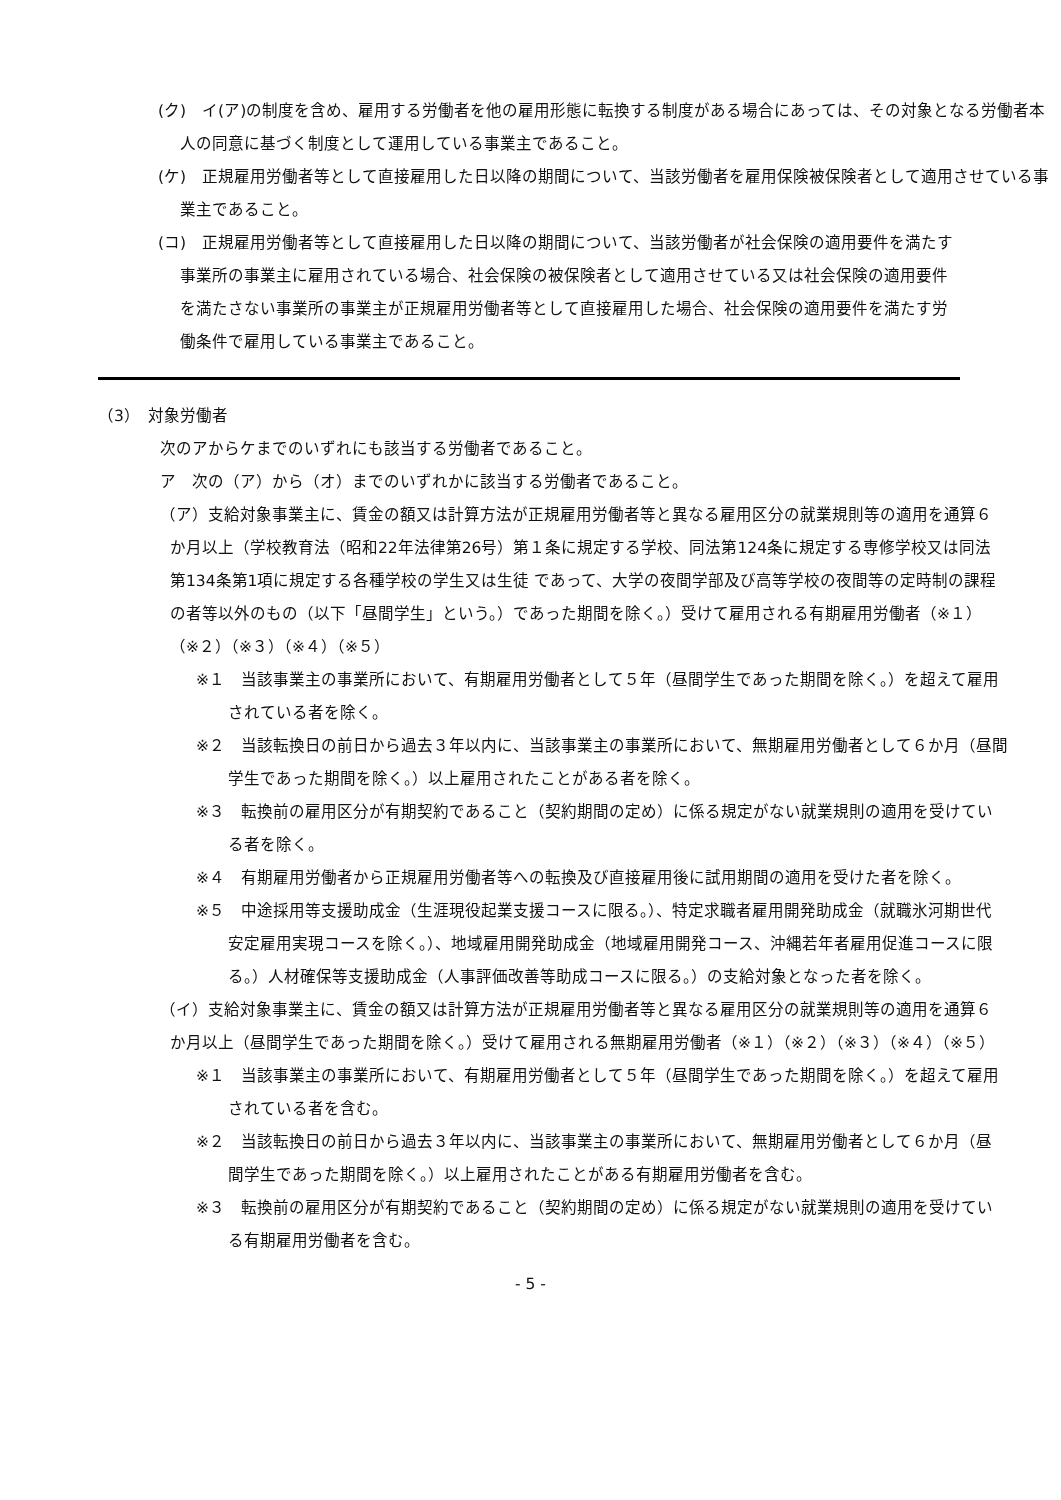(ク)　イ(ア)の制度を含め、雇用する労働者を他の雇用形態に転換する制度がある場合にあっては、その対象となる労働者本人の同意に基づく制度として運用している事業主であること。
(ケ)　正規雇用労働者等として直接雇用した日以降の期間について、当該労働者を雇用保険被保険者として適用させている事業主であること。
(コ)　正規雇用労働者等として直接雇用した日以降の期間について、当該労働者が社会保険の適用要件を満たす事業所の事業主に雇用されている場合、社会保険の被保険者として適用させている又は社会保険の適用要件を満たさない事業所の事業主が正規雇用労働者等として直接雇用した場合、社会保険の適用要件を満たす労働条件で雇用している事業主であること。
（3）　対象労働者
次のアからケまでのいずれにも該当する労働者であること。
ア　次の（ア）から（オ）までのいずれかに該当する労働者であること。
（ア）支給対象事業主に、賃金の額又は計算方法が正規雇用労働者等と異なる雇用区分の就業規則等の適用を通算６か月以上（学校教育法（昭和22年法律第26号）第１条に規定する学校、同法第124条に規定する専修学校又は同法第134条第1項に規定する各種学校の学生又は生徒 であって、大学の夜間学部及び高等学校の夜間等の定時制の課程の者等以外のもの（以下「昼間学生」という。）であった期間を除く。）受けて雇用される有期雇用労働者（※１）（※２）（※３）（※４）（※５）
※１　当該事業主の事業所において、有期雇用労働者として５年（昼間学生であった期間を除く。）を超えて雇用されている者を除く。
※２　当該転換日の前日から過去３年以内に、当該事業主の事業所において、無期雇用労働者として６か月（昼間学生であった期間を除く。）以上雇用されたことがある者を除く。
※３　転換前の雇用区分が有期契約であること（契約期間の定め）に係る規定がない就業規則の適用を受けている者を除く。
※４　有期雇用労働者から正規雇用労働者等への転換及び直接雇用後に試用期間の適用を受けた者を除く。
※５　中途採用等支援助成金（生涯現役起業支援コースに限る。）、特定求職者雇用開発助成金（就職氷河期世代安定雇用実現コースを除く。）、地域雇用開発助成金（地域雇用開発コース、沖縄若年者雇用促進コースに限る。）人材確保等支援助成金（人事評価改善等助成コースに限る。）の支給対象となった者を除く。
（イ）支給対象事業主に、賃金の額又は計算方法が正規雇用労働者等と異なる雇用区分の就業規則等の適用を通算６か月以上（昼間学生であった期間を除く。）受けて雇用される無期雇用労働者（※１）（※２）（※３）（※４）（※５）
※１　当該事業主の事業所において、有期雇用労働者として５年（昼間学生であった期間を除く。）を超えて雇用されている者を含む。
※２　当該転換日の前日から過去３年以内に、当該事業主の事業所において、無期雇用労働者として６か月（昼間学生であった期間を除く。）以上雇用されたことがある有期雇用労働者を含む。
※３　転換前の雇用区分が有期契約であること（契約期間の定め）に係る規定がない就業規則の適用を受けている有期雇用労働者を含む。
- 5 -